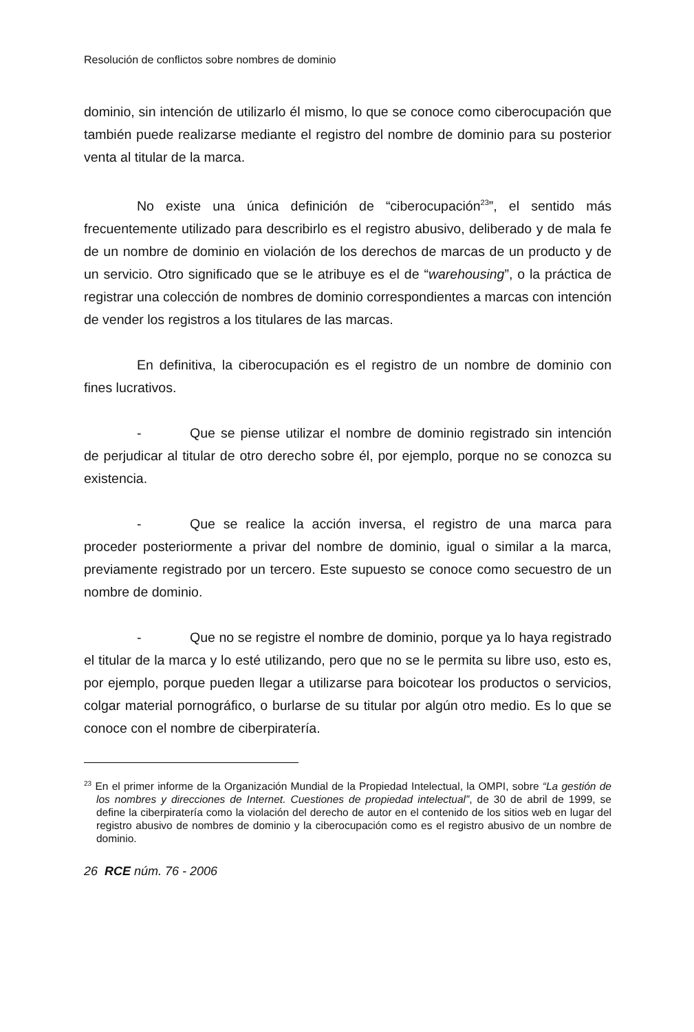Resolución de conflictos sobre nombres de dominio
dominio, sin intención de utilizarlo él mismo, lo que se conoce como ciberocupación que también puede realizarse mediante el registro del nombre de dominio para su posterior venta al titular de la marca.
No existe una única definición de “ciberocupación<sup>23</sup>”, el sentido más frecuentemente utilizado para describirlo es el registro abusivo, deliberado y de mala fe de un nombre de dominio en violación de los derechos de marcas de un producto y de un servicio. Otro significado que se le atribuye es el de “warehousing”, o la práctica de registrar una colección de nombres de dominio correspondientes a marcas con intención de vender los registros a los titulares de las marcas.
En definitiva, la ciberocupación es el registro de un nombre de dominio con fines lucrativos.
- Que se piense utilizar el nombre de dominio registrado sin intención de perjudicar al titular de otro derecho sobre él, por ejemplo, porque no se conozca su existencia.
- Que se realice la acción inversa, el registro de una marca para proceder posteriormente a privar del nombre de dominio, igual o similar a la marca, previamente registrado por un tercero. Este supuesto se conoce como secuestro de un nombre de dominio.
- Que no se registre el nombre de dominio, porque ya lo haya registrado el titular de la marca y lo esté utilizando, pero que no se le permita su libre uso, esto es, por ejemplo, porque pueden llegar a utilizarse para boicotear los productos o servicios, colgar material pornográfico, o burlarse de su titular por algún otro medio. Es lo que se conoce con el nombre de ciberpiratería.
<sup>23</sup> En el primer informe de la Organización Mundial de la Propiedad Intelectual, la OMPI, sobre “La gestión de los nombres y direcciones de Internet. Cuestiones de propiedad intelectual”, de 30 de abril de 1999, se define la ciberpiratería como la violación del derecho de autor en el contenido de los sitios web en lugar del registro abusivo de nombres de dominio y la ciberocupación como es el registro abusivo de un nombre de dominio.
26 RCE núm. 76 - 2006